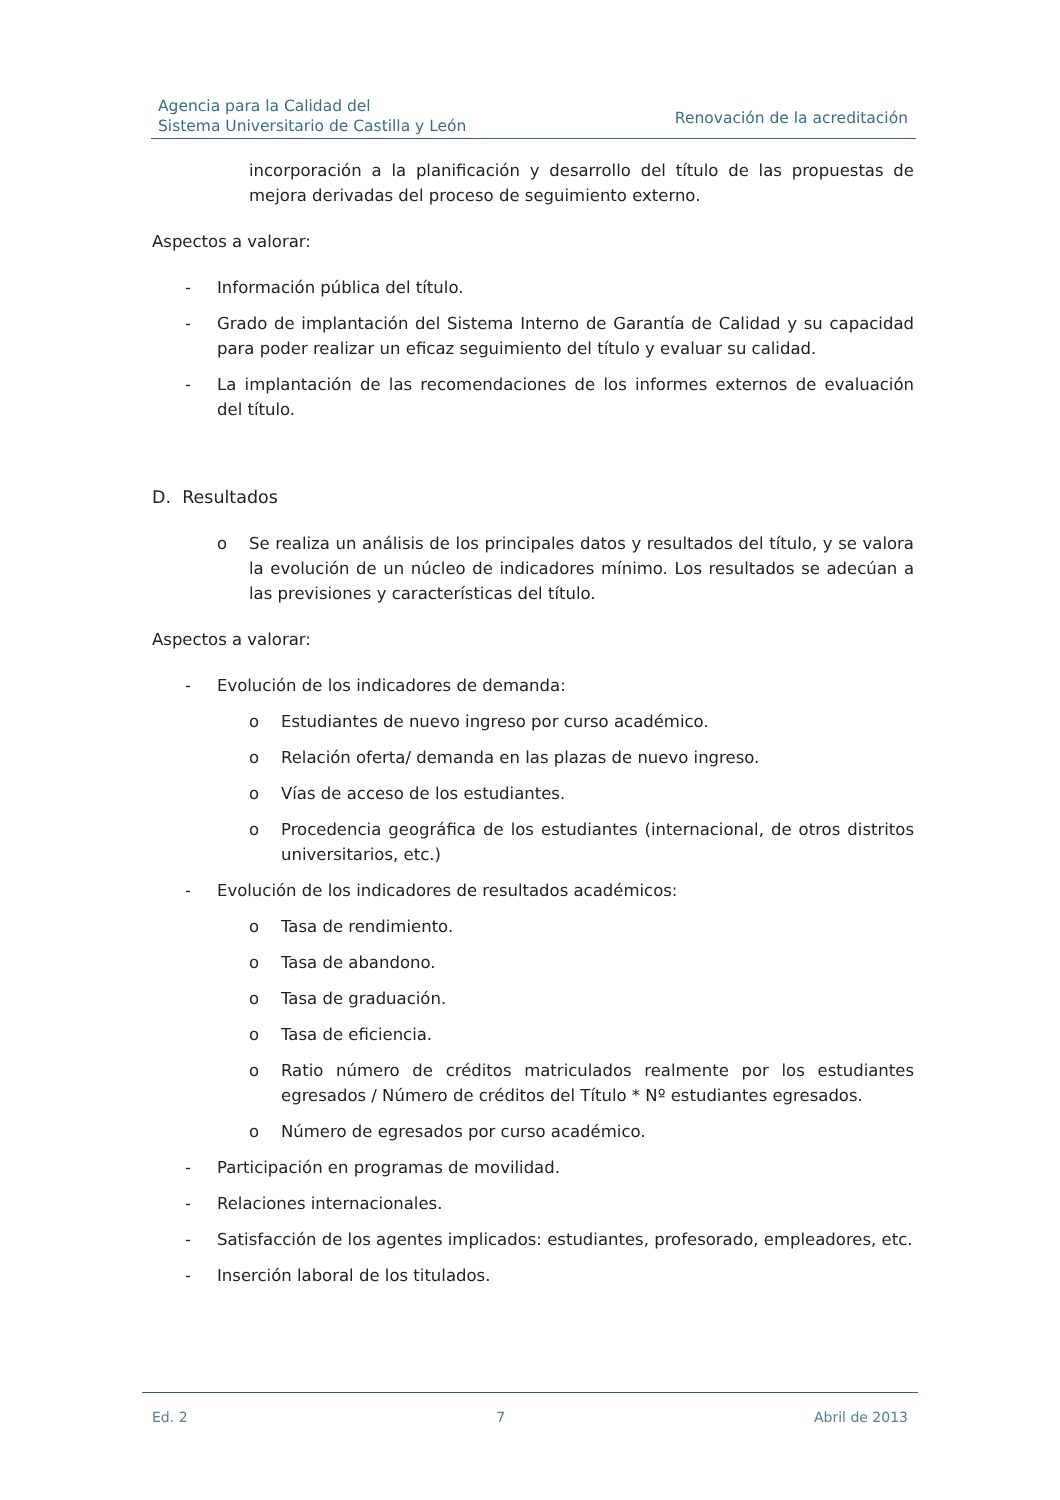Agencia para la Calidad del
Sistema Universitario de Castilla y León
Renovación de la acreditación
incorporación a la planificación y desarrollo del título de las propuestas de mejora derivadas del proceso de seguimiento externo.
Aspectos a valorar:
- Información pública del título.
- Grado de implantación del Sistema Interno de Garantía de Calidad y su capacidad para poder realizar un eficaz seguimiento del título y evaluar su calidad.
- La implantación de las recomendaciones de los informes externos de evaluación del título.
D. Resultados
o Se realiza un análisis de los principales datos y resultados del título, y se valora la evolución de un núcleo de indicadores mínimo. Los resultados se adecúan a las previsiones y características del título.
Aspectos a valorar:
- Evolución de los indicadores de demanda:
o Estudiantes de nuevo ingreso por curso académico.
o Relación oferta/ demanda en las plazas de nuevo ingreso.
o Vías de acceso de los estudiantes.
o Procedencia geográfica de los estudiantes (internacional, de otros distritos universitarios, etc.)
- Evolución de los indicadores de resultados académicos:
o Tasa de rendimiento.
o Tasa de abandono.
o Tasa de graduación.
o Tasa de eficiencia.
o Ratio número de créditos matriculados realmente por los estudiantes egresados / Número de créditos del Título * Nº estudiantes egresados.
o Número de egresados por curso académico.
- Participación en programas de movilidad.
- Relaciones internacionales.
- Satisfacción de los agentes implicados: estudiantes, profesorado, empleadores, etc.
- Inserción laboral de los titulados.
Ed. 2 7 Abril de 2013